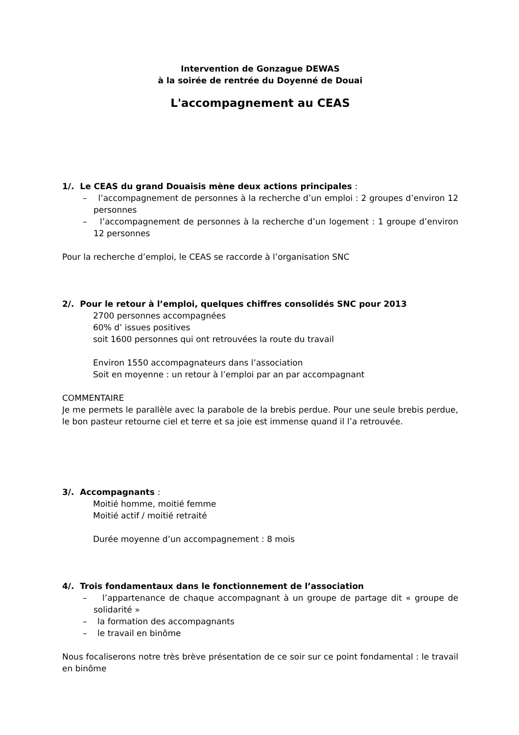Intervention de Gonzague DEWAS
à la soirée de rentrée du Doyenné de Douai
L'accompagnement au CEAS
1/. Le CEAS du grand Douaisis mène deux actions principales :
– l’accompagnement de personnes à la recherche d’un emploi : 2 groupes d’environ 12 personnes
– l’accompagnement de personnes à la recherche d’un logement : 1 groupe d’environ 12 personnes
Pour la recherche d’emploi, le CEAS se raccorde à l’organisation SNC
2/. Pour le retour à l’emploi, quelques chiffres consolidés SNC pour 2013
2700 personnes accompagnées
60% d’ issues positives
soit 1600 personnes qui ont retrouvées la route du travail
Environ 1550 accompagnateurs dans l’association
Soit en moyenne : un retour à l’emploi par an par accompagnant
COMMENTAIRE
Je me permets le parallèle avec la parabole de la brebis perdue. Pour une seule brebis perdue, le bon pasteur retourne ciel et terre et sa joie est immense quand il l’a retrouvée.
3/. Accompagnants :
Moitié homme, moitié femme
Moitié actif / moitié retraité
Durée moyenne d’un accompagnement : 8 mois
4/. Trois fondamentaux dans le fonctionnement de l’association
– l’appartenance de chaque accompagnant à un groupe de partage dit « groupe de solidarité »
– la formation des accompagnants
– le travail en binôme
Nous focaliserons notre très brève présentation de ce soir sur ce point fondamental : le travail en binôme